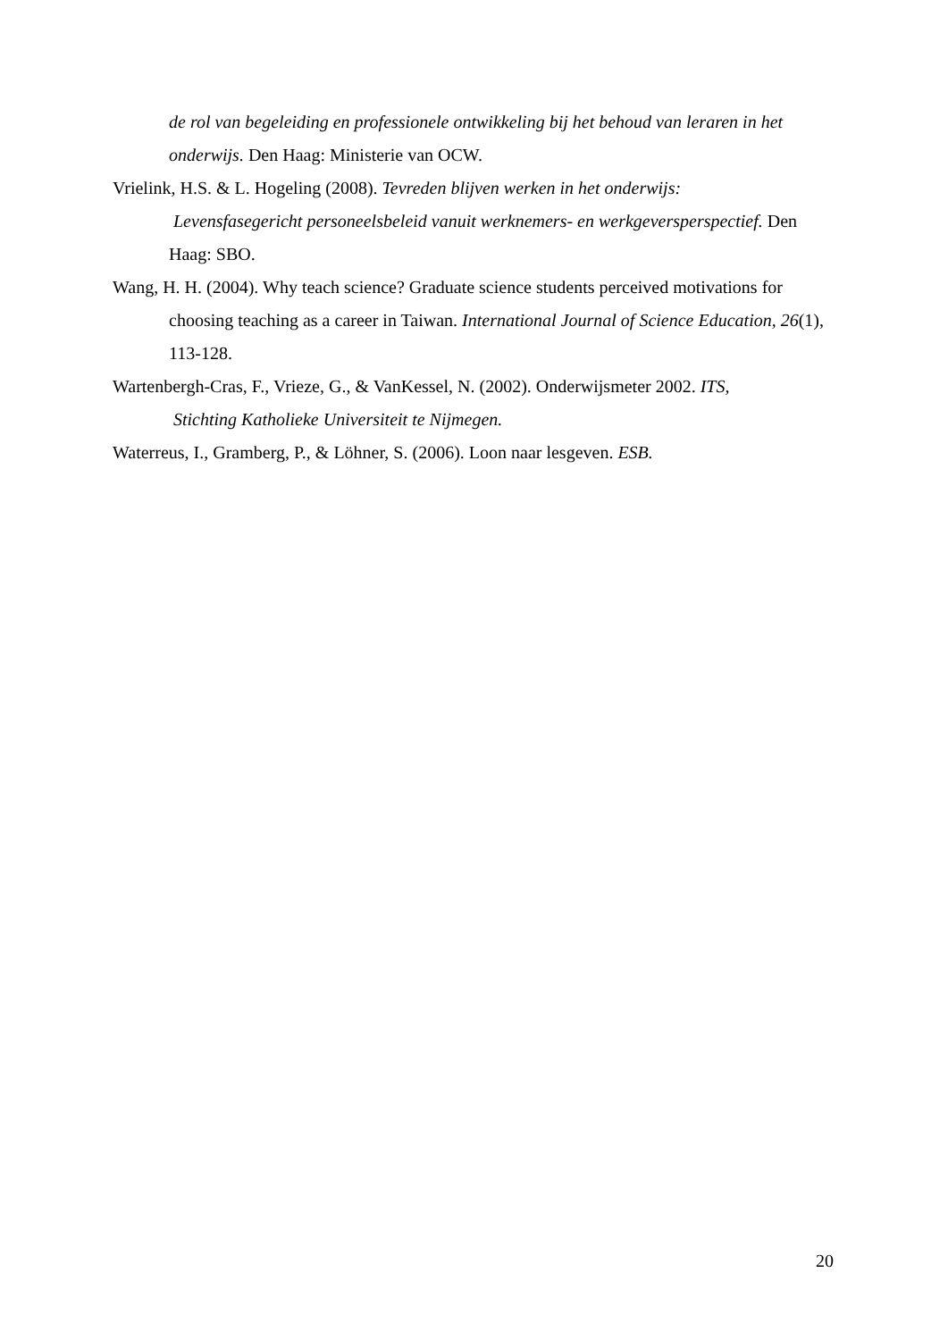de rol van begeleiding en professionele ontwikkeling bij het behoud van leraren in het onderwijs. Den Haag: Ministerie van OCW.
Vrielink, H.S. & L. Hogeling (2008). Tevreden blijven werken in het onderwijs:
Levensfasegericht personeelsbeleid vanuit werknemers- en werkgeversperspectief. Den Haag: SBO.
Wang, H. H. (2004). Why teach science? Graduate science students perceived motivations for choosing teaching as a career in Taiwan. International Journal of Science Education, 26(1), 113-128.
Wartenbergh-Cras, F., Vrieze, G., & VanKessel, N. (2002). Onderwijsmeter 2002. ITS,
Stichting Katholieke Universiteit te Nijmegen.
Waterreus, I., Gramberg, P., & Löhner, S. (2006). Loon naar lesgeven. ESB.
20